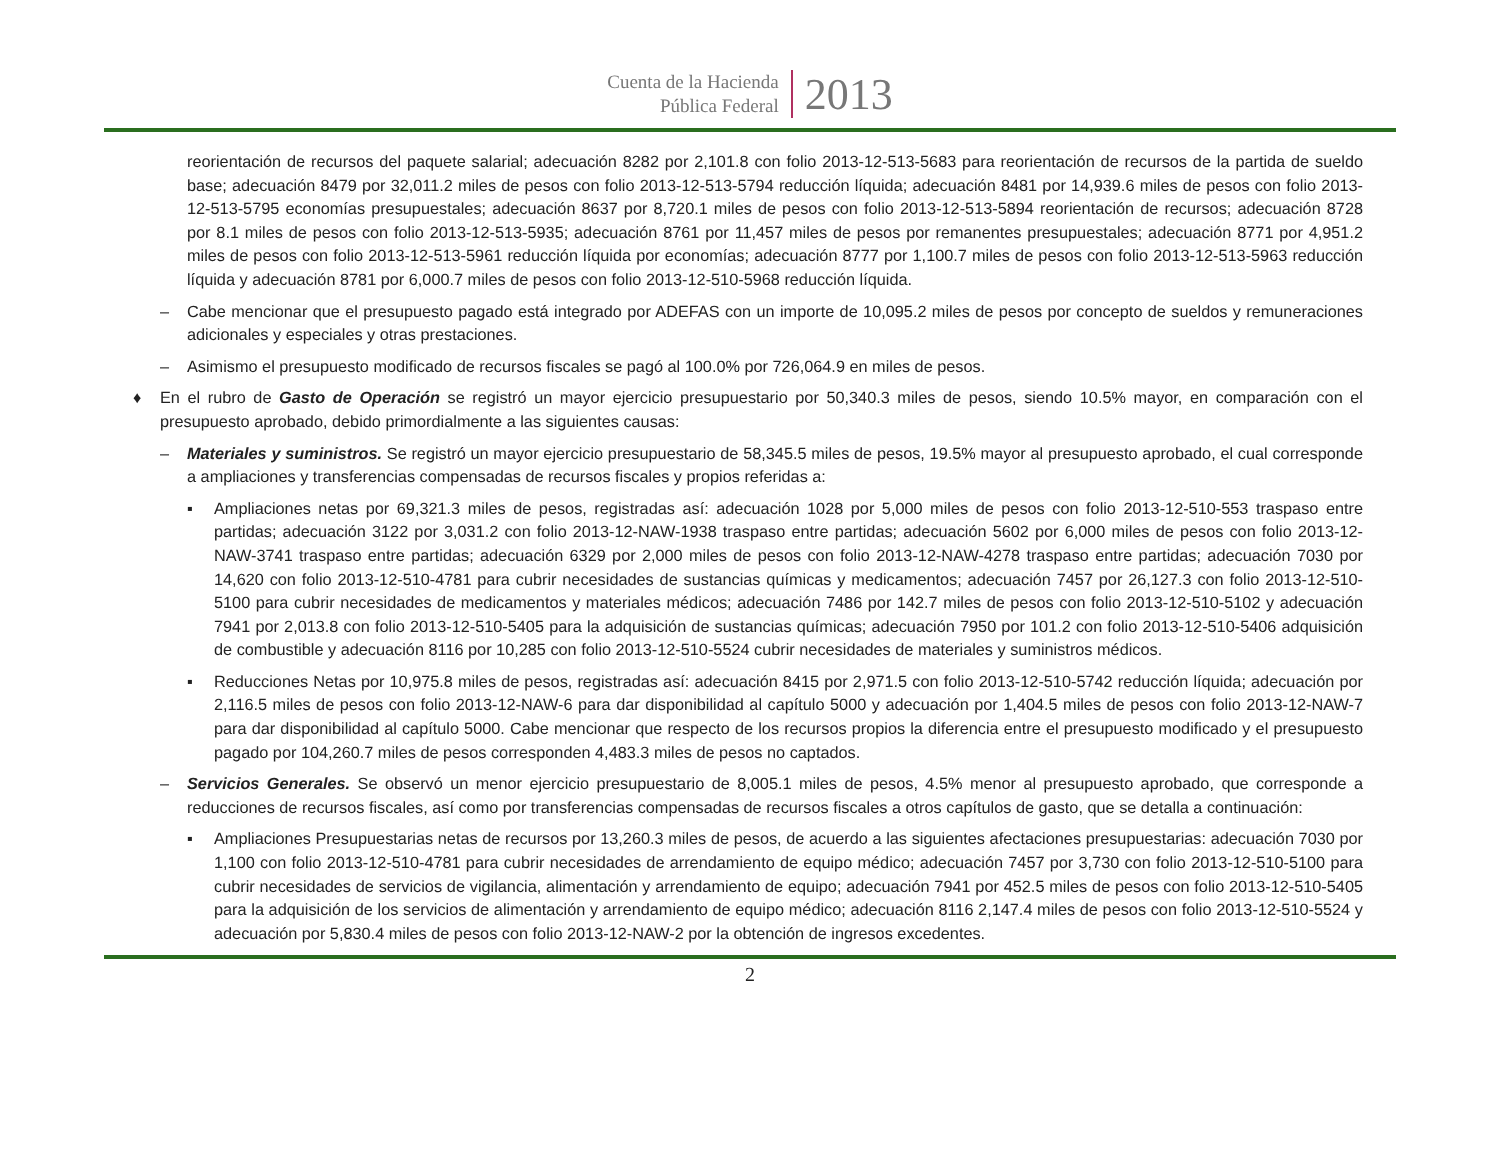Cuenta de la Hacienda
Pública Federal
2013
reorientación de recursos del paquete salarial; adecuación 8282 por 2,101.8 con folio 2013-12-513-5683 para reorientación de recursos de la partida de sueldo base; adecuación 8479 por 32,011.2 miles de pesos con folio 2013-12-513-5794 reducción líquida; adecuación 8481 por 14,939.6 miles de pesos con folio 2013-12-513-5795 economías presupuestales; adecuación 8637 por 8,720.1 miles de pesos con folio 2013-12-513-5894 reorientación de recursos; adecuación 8728 por 8.1 miles de pesos con folio 2013-12-513-5935; adecuación 8761 por 11,457 miles de pesos por remanentes presupuestales; adecuación 8771 por 4,951.2 miles de pesos con folio 2013-12-513-5961 reducción líquida por economías; adecuación 8777 por 1,100.7 miles de pesos con folio 2013-12-513-5963 reducción líquida y adecuación 8781 por 6,000.7 miles de pesos con folio 2013-12-510-5968 reducción líquida.
– Cabe mencionar que el presupuesto pagado está integrado por ADEFAS con un importe de 10,095.2 miles de pesos por concepto de sueldos y remuneraciones adicionales y especiales y otras prestaciones.
– Asimismo el presupuesto modificado de recursos fiscales se pagó al 100.0% por 726,064.9 en miles de pesos.
♦ En el rubro de Gasto de Operación se registró un mayor ejercicio presupuestario por 50,340.3 miles de pesos, siendo 10.5% mayor, en comparación con el presupuesto aprobado, debido primordialmente a las siguientes causas:
– Materiales y suministros. Se registró un mayor ejercicio presupuestario de 58,345.5 miles de pesos, 19.5% mayor al presupuesto aprobado, el cual corresponde a ampliaciones y transferencias compensadas de recursos fiscales y propios referidas a:
▪ Ampliaciones netas por 69,321.3 miles de pesos, registradas así: adecuación 1028 por 5,000 miles de pesos con folio 2013-12-510-553 traspaso entre partidas; adecuación 3122 por 3,031.2 con folio 2013-12-NAW-1938 traspaso entre partidas; adecuación 5602 por 6,000 miles de pesos con folio 2013-12-NAW-3741 traspaso entre partidas; adecuación 6329 por 2,000 miles de pesos con folio 2013-12-NAW-4278 traspaso entre partidas; adecuación 7030 por 14,620 con folio 2013-12-510-4781 para cubrir necesidades de sustancias químicas y medicamentos; adecuación 7457 por 26,127.3 con folio 2013-12-510-5100 para cubrir necesidades de medicamentos y materiales médicos; adecuación 7486 por 142.7 miles de pesos con folio 2013-12-510-5102 y adecuación 7941 por 2,013.8 con folio 2013-12-510-5405 para la adquisición de sustancias químicas; adecuación 7950 por 101.2 con folio 2013-12-510-5406 adquisición de combustible y adecuación 8116 por 10,285 con folio 2013-12-510-5524 cubrir necesidades de materiales y suministros médicos.
▪ Reducciones Netas por 10,975.8 miles de pesos, registradas así: adecuación 8415 por 2,971.5 con folio 2013-12-510-5742 reducción líquida; adecuación por 2,116.5 miles de pesos con folio 2013-12-NAW-6 para dar disponibilidad al capítulo 5000 y adecuación por 1,404.5 miles de pesos con folio 2013-12-NAW-7 para dar disponibilidad al capítulo 5000. Cabe mencionar que respecto de los recursos propios la diferencia entre el presupuesto modificado y el presupuesto pagado por 104,260.7 miles de pesos corresponden 4,483.3 miles de pesos no captados.
– Servicios Generales. Se observó un menor ejercicio presupuestario de 8,005.1 miles de pesos, 4.5% menor al presupuesto aprobado, que corresponde a reducciones de recursos fiscales, así como por transferencias compensadas de recursos fiscales a otros capítulos de gasto, que se detalla a continuación:
▪ Ampliaciones Presupuestarias netas de recursos por 13,260.3 miles de pesos, de acuerdo a las siguientes afectaciones presupuestarias: adecuación 7030 por 1,100 con folio 2013-12-510-4781 para cubrir necesidades de arrendamiento de equipo médico; adecuación 7457 por 3,730 con folio 2013-12-510-5100 para cubrir necesidades de servicios de vigilancia, alimentación y arrendamiento de equipo; adecuación 7941 por 452.5 miles de pesos con folio 2013-12-510-5405 para la adquisición de los servicios de alimentación y arrendamiento de equipo médico; adecuación 8116 2,147.4 miles de pesos con folio 2013-12-510-5524 y adecuación por 5,830.4 miles de pesos con folio 2013-12-NAW-2 por la obtención de ingresos excedentes.
2